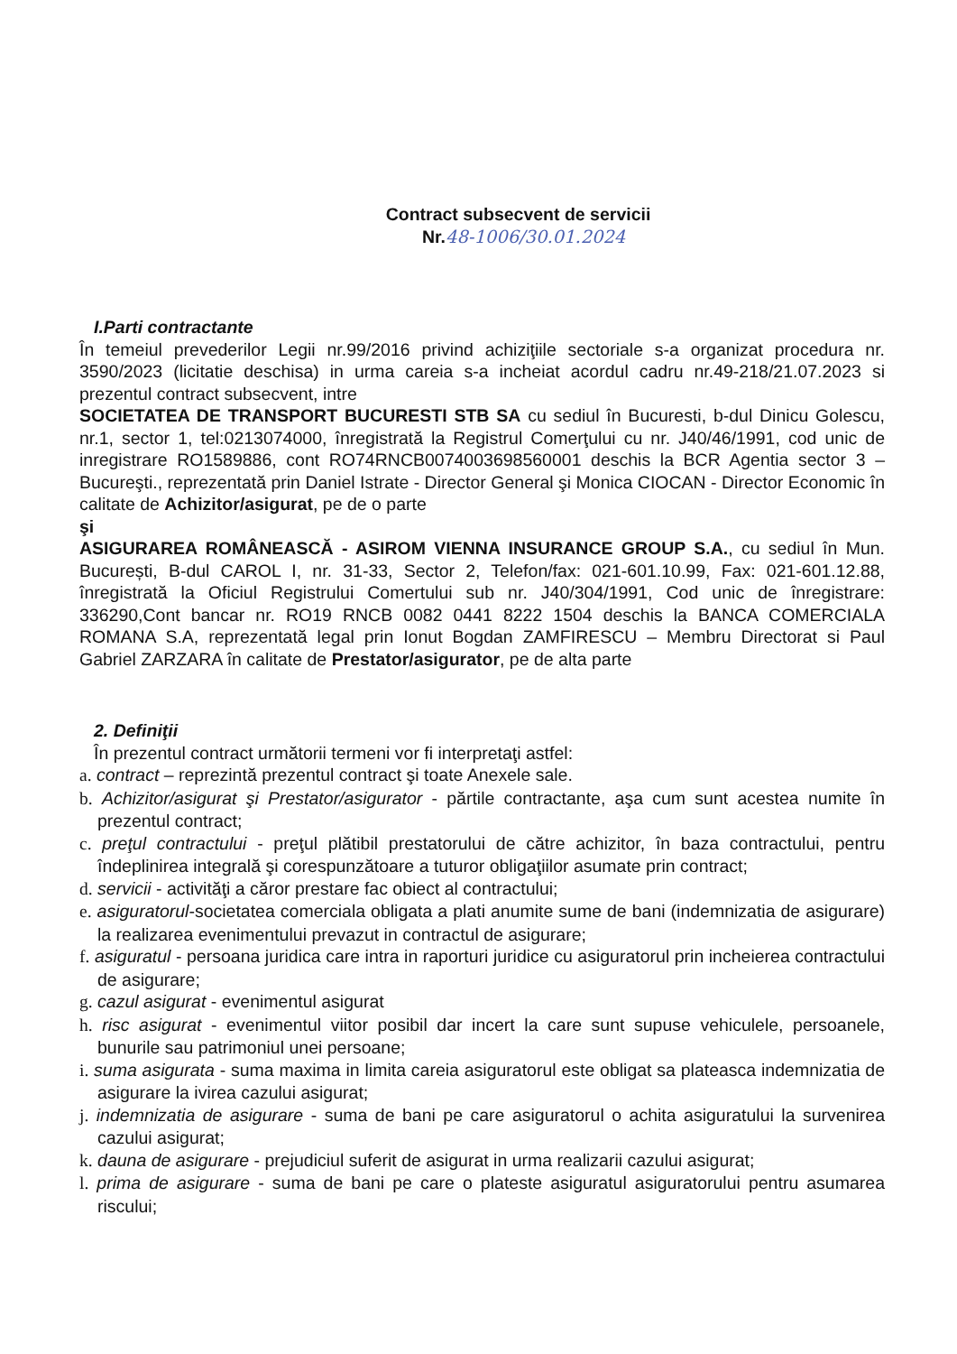Contract subsecvent de servicii
Nr.48-1006/30.01.2024
I.Parti contractante
În temeiul prevederilor Legii nr.99/2016 privind achiziţiile sectoriale s-a organizat procedura nr. 3590/2023 (licitatie deschisa) in urma careia s-a incheiat acordul cadru nr.49-218/21.07.2023 si prezentul contract subsecvent, intre
SOCIETATEA DE TRANSPORT BUCURESTI STB SA cu sediul în Bucuresti, b-dul Dinicu Golescu, nr.1, sector 1, tel:0213074000, înregistrată la Registrul Comerţului cu nr. J40/46/1991, cod unic de inregistrare RO1589886, cont RO74RNCB0074003698560001 deschis la BCR Agentia sector 3 – Bucureşti., reprezentată prin Daniel Istrate - Director General şi Monica CIOCAN - Director Economic în calitate de Achizitor/asigurat, pe de o parte
şi
ASIGURAREA ROMÂNEASCĂ - ASIROM VIENNA INSURANCE GROUP S.A., cu sediul în Mun. București, B-dul CAROL I, nr. 31-33, Sector 2, Telefon/fax: 021-601.10.99, Fax: 021-601.12.88, înregistrată la Oficiul Registrului Comertului sub nr. J40/304/1991, Cod unic de înregistrare: 336290,Cont bancar nr. RO19 RNCB 0082 0441 8222 1504 deschis la BANCA COMERCIALA ROMANA S.A, reprezentată legal prin Ionut Bogdan ZAMFIRESCU – Membru Directorat si Paul Gabriel ZARZARA în calitate de Prestator/asigurator, pe de alta parte
2. Definiţii
În prezentul contract următorii termeni vor fi interpretaţi astfel:
a. contract – reprezintă prezentul contract şi toate Anexele sale.
b. Achizitor/asigurat şi Prestator/asigurator - părtile contractante, aşa cum sunt acestea numite în prezentul contract;
c. preţul contractului - preţul plătibil prestatorului de către achizitor, în baza contractului, pentru îndeplinirea integrală şi corespunzătoare a tuturor obligaţiilor asumate prin contract;
d. servicii - activităţi a căror prestare fac obiect al contractului;
e. asiguratorul-societatea comerciala obligata a plati anumite sume de bani (indemnizatia de asigurare) la realizarea evenimentului prevazut in contractul de asigurare;
f. asiguratul - persoana juridica care intra in raporturi juridice cu asiguratorul prin incheierea contractului de asigurare;
g. cazul asigurat - evenimentul asigurat
h. risc asigurat - evenimentul viitor posibil dar incert la care sunt supuse vehiculele, persoanele, bunurile sau patrimoniul unei persoane;
i. suma asigurata - suma maxima in limita careia asiguratorul este obligat sa plateasca indemnizatia de asigurare la ivirea cazului asigurat;
j. indemnizatia de asigurare - suma de bani pe care asiguratorul o achita asiguratului la survenirea cazului asigurat;
k. dauna de asigurare - prejudiciul suferit de asigurat in urma realizarii cazului asigurat;
l. prima de asigurare - suma de bani pe care o plateste asiguratul asiguratorului pentru asumarea riscului;